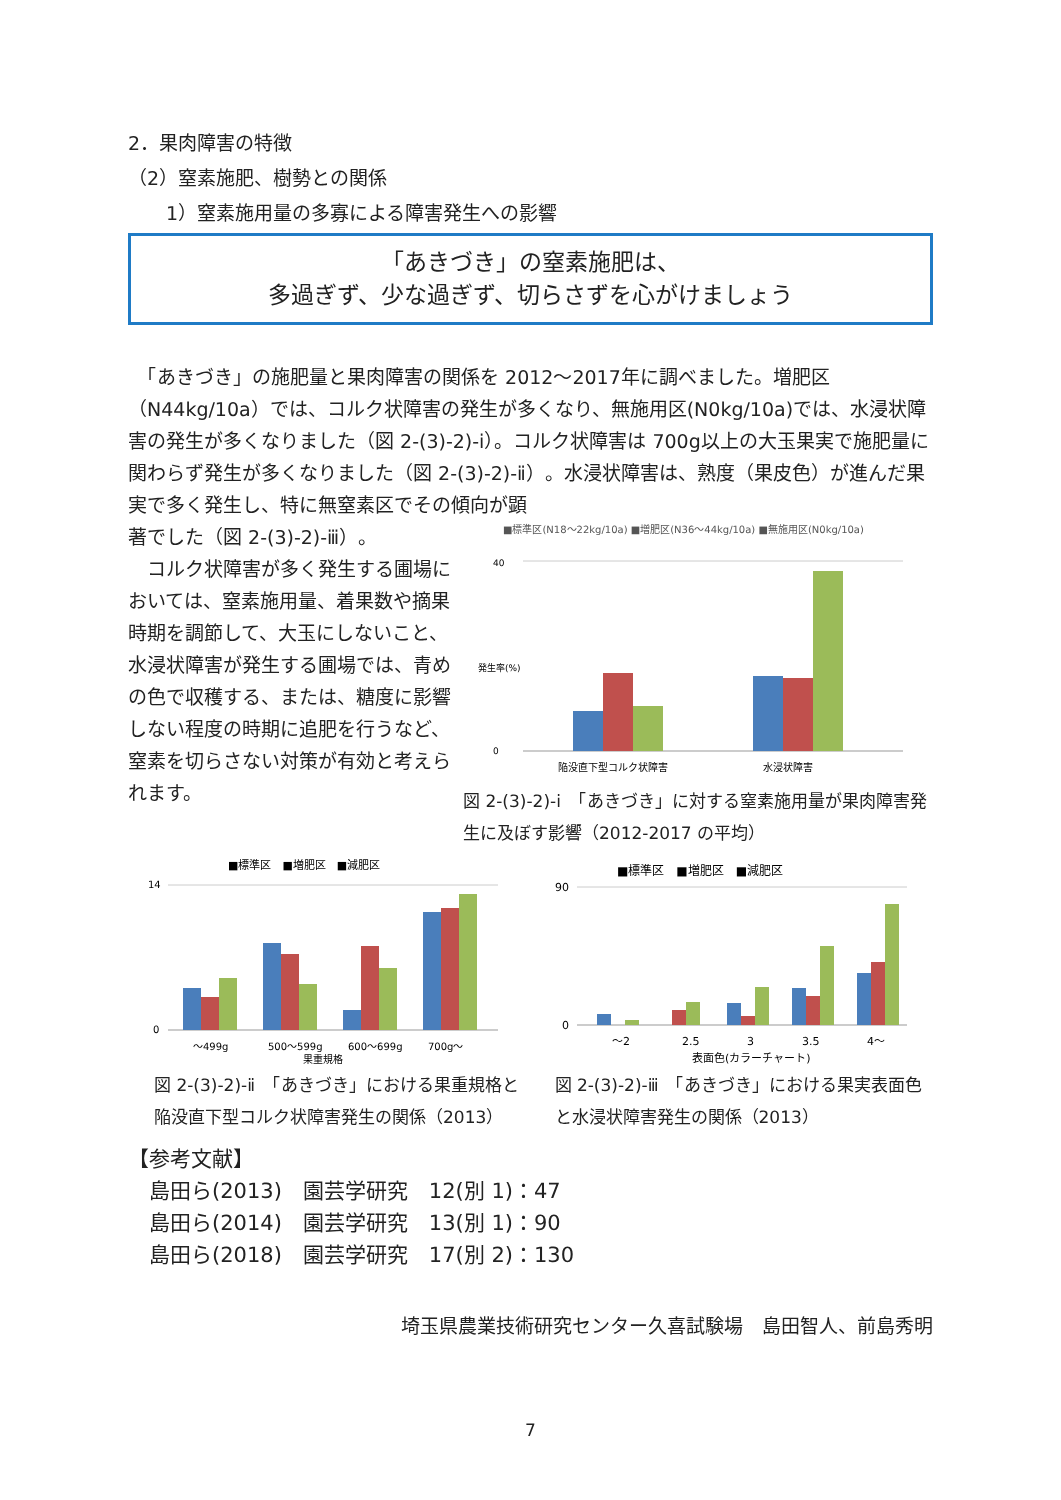2．果肉障害の特徴
（2）窒素施肥、樹勢との関係
1）窒素施用量の多寡による障害発生への影響
「あきづき」の窒素施肥は、
多過ぎず、少な過ぎず、切らさずを心がけましょう
　「あきづき」の施肥量と果肉障害の関係を 2012～2017年に調べました。増肥区（N44kg/10a）では、コルク状障害の発生が多くなり、無施用区(N0kg/10a)では、水浸状障害の発生が多くなりました（図 2-(3)-2)-ⅰ）。コルク状障害は 700g以上の大玉果実で施肥量に関わらず発生が多くなりました（図 2-(3)-2)-ⅱ）。水浸状障害は、熟度（果皮色）が進んだ果実で多く発生し、特に無窒素区でその傾向が顕
著でした（図 2-(3)-2)-ⅲ）。
　コルク状障害が多く発生する圃場においては、窒素施用量、着果数や摘果時期を調節して、大玉にしないこと、水浸状障害が発生する圃場では、青めの色で収穫する、または、糖度に影響しない程度の時期に追肥を行うなど、窒素を切らさない対策が有効と考えられます。
■標準区(N18～22kg/10a) ■増肥区(N36～44kg/10a) ■無施用区(N0kg/10a)
40
0
発生率(%)
陥没直下型コルク状障害
水浸状障害
図 2-(3)-2)-ⅰ　「あきづき」に対する窒素施用量が果肉障害発生に及ぼす影響（2012-2017 の平均）
■標準区　■増肥区　■減肥区
14
0
～499g
500～599g
600～699g
700g～
果重規格
図 2-(3)-2)-ⅱ　「あきづき」における果重規格と陥没直下型コルク状障害発生の関係（2013）
■標準区　■増肥区　■減肥区
90
0
～2
2.5
3
3.5
4～
表面色(カラーチャート)
図 2-(3)-2)-ⅲ　「あきづき」における果実表面色と水浸状障害発生の関係（2013）
【参考文献】
　島田ら(2013)　園芸学研究　12(別 1)：47
　島田ら(2014)　園芸学研究　13(別 1)：90
　島田ら(2018)　園芸学研究　17(別 2)：130
埼玉県農業技術研究センター久喜試験場　島田智人、前島秀明
7